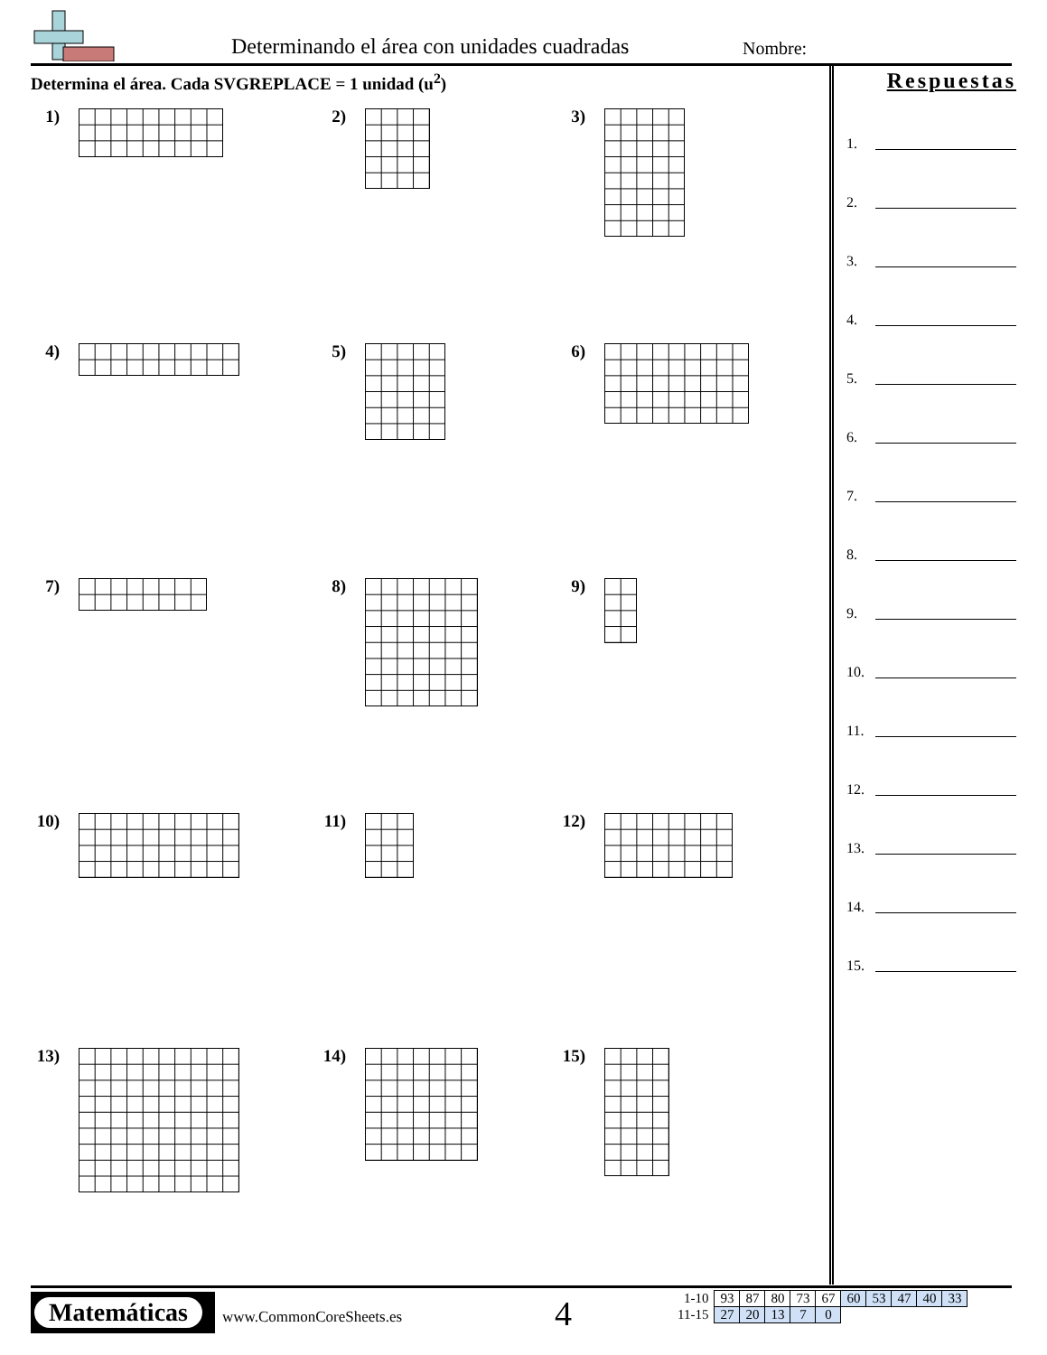Determinando el área con unidades cuadradas
Nombre:
Determina el área. Cada SVGREPLACE = 1 unidad (u<sup>2</sup>)
1)
2)
3)
4)
5)
6)
7)
8)
9)
10)
11)
12)
13)
14)
15)
Respuestas
1.
2.
3.
4.
5.
6.
7.
8.
9.
10.
11.
12.
13.
14.
15.
Matemáticas
www.CommonCoreSheets.es 4
| 1-10 | 93 | 87 | 80 | 73 | 67 | 60 | 53 | 47 | 40 | 33 |
| 11-15 | 27 | 20 | 13 | 7 | 0 | | | | | |